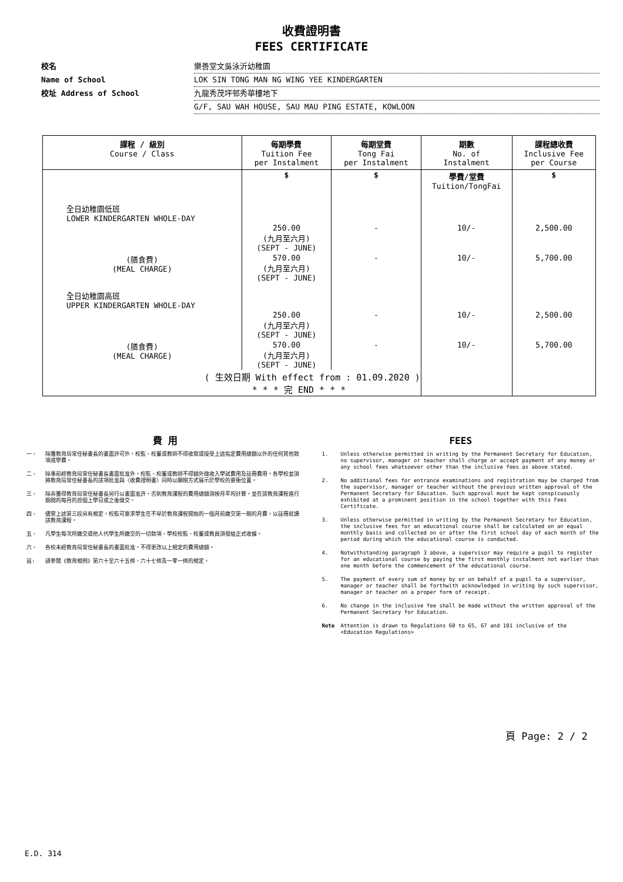收費證明書
FEES CERTIFICATE
校名 樂善堂文吳泳沂幼稚園
Name of School LOK SIN TONG MAN NG WING YEE KINDERGARTEN
校址 Address of School 九龍秀茂坪邨秀華樓地下
G/F, SAU WAH HOUSE, SAU MAU PING ESTATE, KOWLOON
| 課程 / 級別 Course / Class | 每期學費 Tuition Fee per Instalment | 每期堂費 Tong Fai per Instalment | 期數 No. of Instalment | 課程總收費 Inclusive Fee per Course |
| --- | --- | --- | --- | --- |
| | $ | $ | 學費/堂費 Tuition/TongFai | $ |
| 全日幼稚園低班 LOWER KINDERGARTEN WHOLE-DAY | | | | |
| | 250.00 (九月至六月) (SEPT - JUNE) | - | 10/- | 2,500.00 |
| (膳食費) (MEAL CHARGE) | 570.00 (九月至六月) (SEPT - JUNE) | - | 10/- | 5,700.00 |
| 全日幼稚園高班 UPPER KINDERGARTEN WHOLE-DAY | | | | |
| | 250.00 (九月至六月) (SEPT - JUNE) | - | 10/- | 2,500.00 |
| (膳食費) (MEAL CHARGE) | 570.00 (九月至六月) (SEPT - JUNE) | - | 10/- | 5,700.00 |
| ( 生效日期 With effect from : 01.09.2020 ) * * * 完 END * * * | | | | |
費 用
一、 除獲教育局常任秘書長的書面許可外，校監、校董或教師不得收取或接受上述指定費用總額以外的任何其他款項或學費。
二、 除事前經教育局常任秘書長書面批准外，校監、校董或教師不得額外徵收入學試費用及註冊費用。各學校並須將教育局常任秘書長的該項批准與〈收費證明書〉同時以顯眼方式展示於學校的要衝位置。
三、 除非獲得教育局常任秘書長另行以書面准許，否則教育課程的費用總額須按月平均計算，並在該教育課程進行期間的每月的首個上學日或之後徵交。
四、 儘管上述第三段另有規定，校監可要求學生在不早於教育課程開始的一個月前繳交第一期的月費，以註冊就讀該教育課程。
五、 凡學生每次所繳交或他人代學生所繳交的一切款項，學校校監、校董或教員須發給正式收據。
六、 各校未經教育局常任秘書長的書面批准，不得更改以上規定的費用總額。
註: 請參閱《教育規例》第六十至六十五條、六十七條及一零一條的規定。
FEES
1. Unless otherwise permitted in writing by the Permanent Secretary for Education, no supervisor, manager or teacher shall charge or accept payment of any money or any school fees whatsoever other than the inclusive fees as above stated.
2. No additional fees for entrance examinations and registration may be charged from the supervisor, manager or teacher without the previous written approval of the Permanent Secretary for Education. Such approval must be kept conspicuously exhibited at a prominent position in the school together with this Fees Certificate.
3. Unless otherwise permitted in writing by the Permanent Secretary for Education, the inclusive fees for an educational course shall be calculated on an equal monthly basis and collected on or after the first school day of each month of the period during which the educational course is conducted.
4. Notwithstanding paragraph 3 above, a supervisor may require a pupil to register for an educational course by paying the first monthly instalment not earlier than one month before the commencement of the educational course.
5. The payment of every sum of money by or on behalf of a pupil to a supervisor, manager or teacher shall be forthwith acknowledged in writing by such supervisor, manager or teacher on a proper form of receipt.
6. No change in the inclusive fee shall be made without the written approval of the Permanent Secretary for Education.
Note Attention is drawn to Regulations 60 to 65, 67 and 101 inclusive of the <Education Regulations>
頁 Page: 2 / 2
E.D. 314